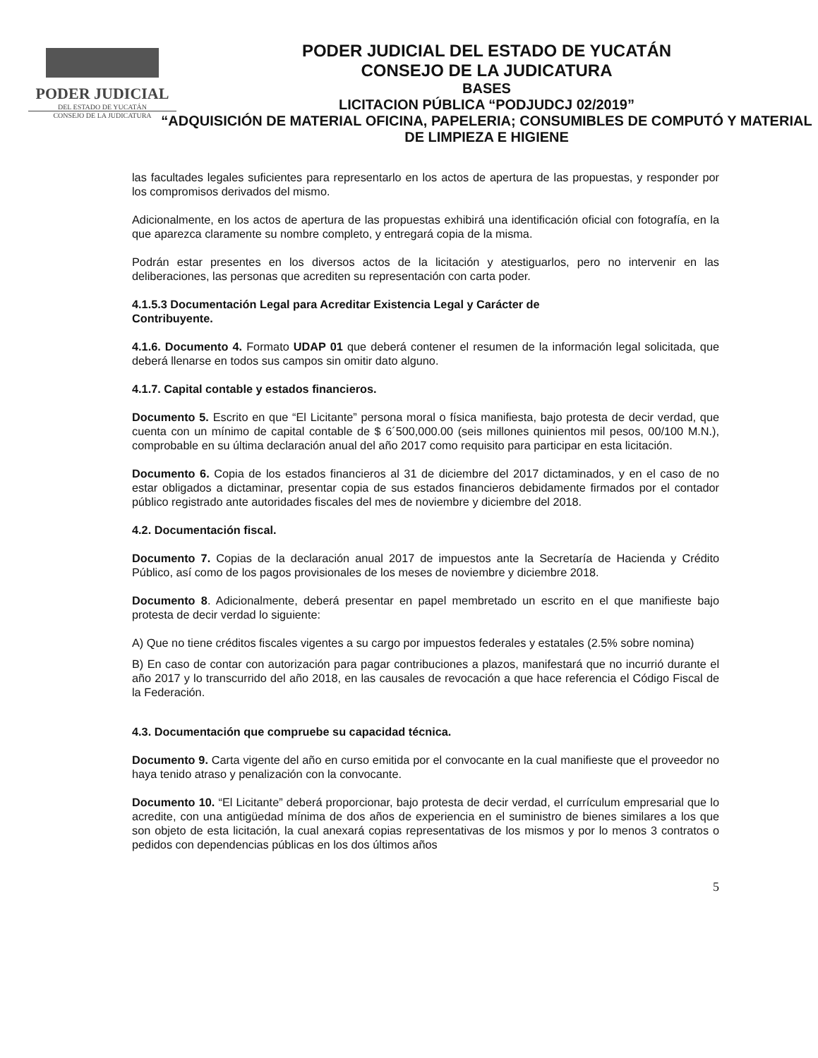PODER JUDICIAL
DEL ESTADO DE YUCATÁN
CONSEJO DE LA JUDICATURA
PODER JUDICIAL DEL ESTADO DE YUCATÁN
CONSEJO DE LA JUDICATURA
BASES
LICITACION PÚBLICA “PODJUDCJ 02/2019”
“ADQUISICIÓN DE MATERIAL OFICINA, PAPELERIA; CONSUMIBLES DE COMPUTÓ Y MATERIAL DE LIMPIEZA E HIGIENE
las facultades legales suficientes para representarlo en los actos de apertura de las propuestas, y responder por los compromisos derivados del mismo.
Adicionalmente, en los actos de apertura de las propuestas exhibirá una identificación oficial con fotografía, en la que aparezca claramente su nombre completo, y entregará copia de la misma.
Podrán estar presentes en los diversos actos de la licitación y atestiguarlos, pero no intervenir en las deliberaciones, las personas que acrediten su representación con carta poder.
4.1.5.3 Documentación Legal para Acreditar Existencia Legal y Carácter de
Contribuyente.
4.1.6. Documento 4. Formato UDAP 01 que deberá contener el resumen de la información legal solicitada, que deberá llenarse en todos sus campos sin omitir dato alguno.
4.1.7. Capital contable y estados financieros.
Documento 5. Escrito en que “El Licitante” persona moral o física manifiesta, bajo protesta de decir verdad, que cuenta con un mínimo de capital contable de $ 6´500,000.00 (seis millones quinientos mil pesos, 00/100 M.N.), comprobable en su última declaración anual del año 2017 como requisito para participar en esta licitación.
Documento 6. Copia de los estados financieros al 31 de diciembre del 2017 dictaminados, y en el caso de no estar obligados a dictaminar, presentar copia de sus estados financieros debidamente firmados por el contador público registrado ante autoridades fiscales del mes de noviembre y diciembre del 2018.
4.2. Documentación fiscal.
Documento 7. Copias de la declaración anual 2017 de impuestos ante la Secretaría de Hacienda y Crédito Público, así como de los pagos provisionales de los meses de noviembre y diciembre 2018.
Documento 8. Adicionalmente, deberá presentar en papel membretado un escrito en el que manifieste bajo protesta de decir verdad lo siguiente:
A) Que no tiene créditos fiscales vigentes a su cargo por impuestos federales y estatales (2.5% sobre nomina)
B) En caso de contar con autorización para pagar contribuciones a plazos, manifestará que no incurrió durante el año 2017 y lo transcurrido del año 2018, en las causales de revocación a que hace referencia el Código Fiscal de la Federación.
4.3. Documentación que compruebe su capacidad técnica.
Documento 9. Carta vigente del año en curso emitida por el convocante en la cual manifieste que el proveedor no haya tenido atraso y penalización con la convocante.
Documento 10. “El Licitante” deberá proporcionar, bajo protesta de decir verdad, el currículum empresarial que lo acredite, con una antigüedad mínima de dos años de experiencia en el suministro de bienes similares a los que son objeto de esta licitación, la cual anexará copias representativas de los mismos y por lo menos 3 contratos o pedidos con dependencias públicas en los dos últimos años
5